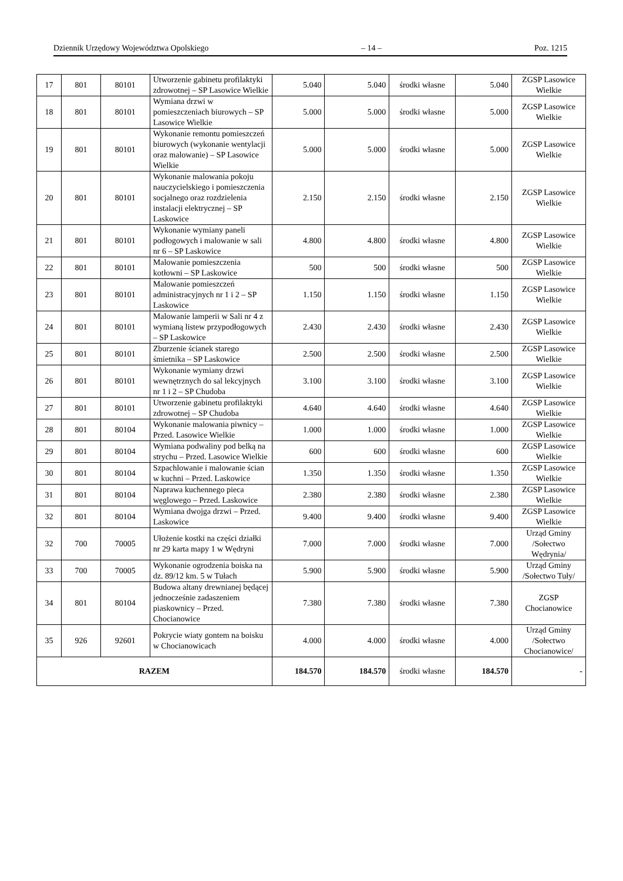Dziennik Urzędowy Województwa Opolskiego – 14 – Poz. 1215
| 17 | 801 | 80101 | Utworzenie gabinetu profilaktyki zdrowotnej – SP Lasowice Wielkie | 5.040 | 5.040 | środki własne | 5.040 | ZGSP Lasowice Wielkie |
| 18 | 801 | 80101 | Wymiana drzwi w pomieszczeniach biurowych – SP Lasowice Wielkie | 5.000 | 5.000 | środki własne | 5.000 | ZGSP Lasowice Wielkie |
| 19 | 801 | 80101 | Wykonanie remontu pomieszczeń biurowych (wykonanie wentylacji oraz malowanie) – SP Lasowice Wielkie | 5.000 | 5.000 | środki własne | 5.000 | ZGSP Lasowice Wielkie |
| 20 | 801 | 80101 | Wykonanie malowania pokoju nauczycielskiego i pomieszczenia socjalnego oraz rozdzielenia instalacji elektrycznej – SP Laskowice | 2.150 | 2.150 | środki własne | 2.150 | ZGSP Lasowice Wielkie |
| 21 | 801 | 80101 | Wykonanie wymiany paneli podłogowych i malowanie w sali nr 6 – SP Laskowice | 4.800 | 4.800 | środki własne | 4.800 | ZGSP Lasowice Wielkie |
| 22 | 801 | 80101 | Malowanie pomieszczenia kotłowni – SP Laskowice | 500 | 500 | środki własne | 500 | ZGSP Lasowice Wielkie |
| 23 | 801 | 80101 | Malowanie pomieszczeń administracyjnych nr 1 i 2 – SP Laskowice | 1.150 | 1.150 | środki własne | 1.150 | ZGSP Lasowice Wielkie |
| 24 | 801 | 80101 | Malowanie lamperii w Sali nr 4 z wymianą listew przypodłogowych – SP Laskowice | 2.430 | 2.430 | środki własne | 2.430 | ZGSP Lasowice Wielkie |
| 25 | 801 | 80101 | Zburzenie ścianek starego śmietnika – SP Laskowice | 2.500 | 2.500 | środki własne | 2.500 | ZGSP Lasowice Wielkie |
| 26 | 801 | 80101 | Wykonanie wymiany drzwi wewnętrznych do sal lekcyjnych nr 1 i 2 – SP Chudoba | 3.100 | 3.100 | środki własne | 3.100 | ZGSP Lasowice Wielkie |
| 27 | 801 | 80101 | Utworzenie gabinetu profilaktyki zdrowotnej – SP Chudoba | 4.640 | 4.640 | środki własne | 4.640 | ZGSP Lasowice Wielkie |
| 28 | 801 | 80104 | Wykonanie malowania piwnicy – Przed. Lasowice Wielkie | 1.000 | 1.000 | środki własne | 1.000 | ZGSP Lasowice Wielkie |
| 29 | 801 | 80104 | Wymiana podwaliny pod belką na strychu – Przed. Lasowice Wielkie | 600 | 600 | środki własne | 600 | ZGSP Lasowice Wielkie |
| 30 | 801 | 80104 | Szpachlowanie i malowanie ścian w kuchni – Przed. Laskowice | 1.350 | 1.350 | środki własne | 1.350 | ZGSP Lasowice Wielkie |
| 31 | 801 | 80104 | Naprawa kuchennego pieca węglowego – Przed. Laskowice | 2.380 | 2.380 | środki własne | 2.380 | ZGSP Lasowice Wielkie |
| 32 | 801 | 80104 | Wymiana dwojga drzwi – Przed. Laskowice | 9.400 | 9.400 | środki własne | 9.400 | ZGSP Lasowice Wielkie |
| 32 | 700 | 70005 | Ułożenie kostki na części działki nr 29 karta mapy 1 w Wędryni | 7.000 | 7.000 | środki własne | 7.000 | Urząd Gminy /Sołectwo Wędrynia/ |
| 33 | 700 | 70005 | Wykonanie ogrodzenia boiska na dz. 89/12 km. 5 w Tułach | 5.900 | 5.900 | środki własne | 5.900 | Urząd Gminy /Sołectwo Tuły/ |
| 34 | 801 | 80104 | Budowa altany drewnianej będącej jednocześnie zadaszeniem piaskownicy – Przed. Chocianowice | 7.380 | 7.380 | środki własne | 7.380 | ZGSP Chocianowice |
| 35 | 926 | 92601 | Pokrycie wiaty gontem na boisku w Chocianowicach | 4.000 | 4.000 | środki własne | 4.000 | Urząd Gminy /Sołectwo Chocianowice/ |
| RAZEM | | | | 184.570 | 184.570 | środki własne | 184.570 | - |